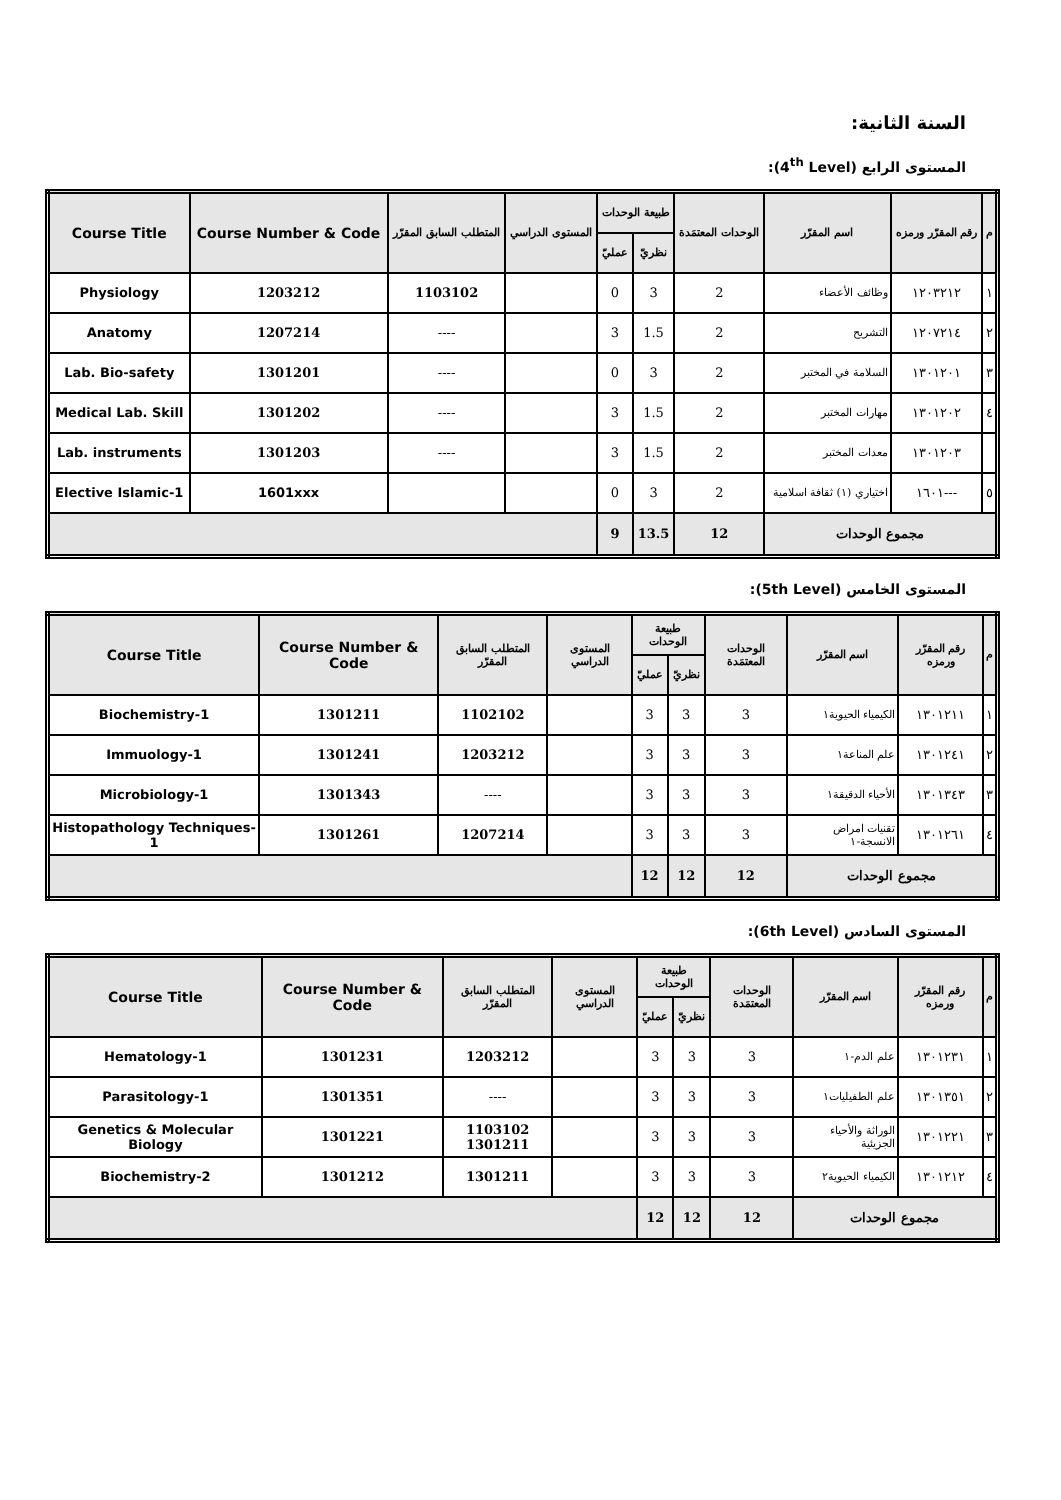السنة الثانية:
المستوى الرابع (4<sup>th</sup> Level):
| م | رقم المقرّر ورمزه | اسم المقرّر | الوحدات المعتمَدة | طبيعة الوحدات | | المستوى الدراسي | المتطلب السابق المقرّر | Course Number & Code | Course Title |
| --- | --- | --- | --- | --- | --- | --- | --- | --- | --- |
| | | | | نظريّ | عمليّ | | | | |
| ١ | ١٢٠٣٢١٢ | وظائف الأعضاء | 2 | 3 | 0 | | 1103102 | 1203212 | Physiology |
| ٢ | ١٢٠٧٢١٤ | التشريح | 2 | 1.5 | 3 | | ---- | 1207214 | Anatomy |
| ٣ | ١٣٠١٢٠١ | السلامة في المختبر | 2 | 3 | 0 | | ---- | 1301201 | Lab. Bio-safety |
| ٤ | ١٣٠١٢٠٢ | مهارات المختبر | 2 | 1.5 | 3 | | ---- | 1301202 | Medical Lab. Skill |
| | ١٣٠١٢٠٣ | معدات المختبر | 2 | 1.5 | 3 | | ---- | 1301203 | Lab. instruments |
| ٥ | ---١٦٠١ | اختياري (١) ثقافة اسلامية | 2 | 3 | 0 | | | 1601xxx | Elective Islamic-1 |
| مجموع الوحدات | | | 12 | 13.5 | 9 | | | | |
المستوى الخامس (5th Level):
| م | رقم المقرّر ورمزه | اسم المقرّر | الوحدات المعتمَدة | طبيعة الوحدات | | المستوى الدراسي | المتطلب السابق المقرّر | Course Number & Code | Course Title |
| --- | --- | --- | --- | --- | --- | --- | --- | --- | --- |
| | | | | نظريّ | عمليّ | | | | |
| ١ | ١٣٠١٢١١ | الكيمياء الحيوية١ | 3 | 3 | 3 | | 1102102 | 1301211 | Biochemistry-1 |
| ٢ | ١٣٠١٢٤١ | علم المناعة١ | 3 | 3 | 3 | | 1203212 | 1301241 | Immuology-1 |
| ٣ | ١٣٠١٣٤٣ | الأحياء الدقيقة١ | 3 | 3 | 3 | | ---- | 1301343 | Microbiology-1 |
| ٤ | ١٣٠١٢٦١ | تقنيات امراض الانسجة-١ | 3 | 3 | 3 | | 1207214 | 1301261 | Histopathology Techniques-1 |
| مجموع الوحدات | | | 12 | 12 | 12 | | | | |
المستوى السادس (6th Level):
| م | رقم المقرّر ورمزه | اسم المقرّر | الوحدات المعتمَدة | طبيعة الوحدات | | المستوى الدراسي | المتطلب السابق المقرّر | Course Number & Code | Course Title |
| --- | --- | --- | --- | --- | --- | --- | --- | --- | --- |
| | | | | نظريّ | عمليّ | | | | |
| ١ | ١٣٠١٢٣١ | علم الدم-١ | 3 | 3 | 3 | | 1203212 | 1301231 | Hematology-1 |
| ٢ | ١٣٠١٣٥١ | علم الطفيليات١ | 3 | 3 | 3 | | ---- | 1301351 | Parasitology-1 |
| ٣ | ١٣٠١٢٢١ | الوراثة والأحياء الجزيئية | 3 | 3 | 3 | | 1103102 1301211 | 1301221 | Genetics & Molecular Biology |
| ٤ | ١٣٠١٢١٢ | الكيمياء الحيوية٢ | 3 | 3 | 3 | | 1301211 | 1301212 | Biochemistry-2 |
| مجموع الوحدات | | | 12 | 12 | 12 | | | | |